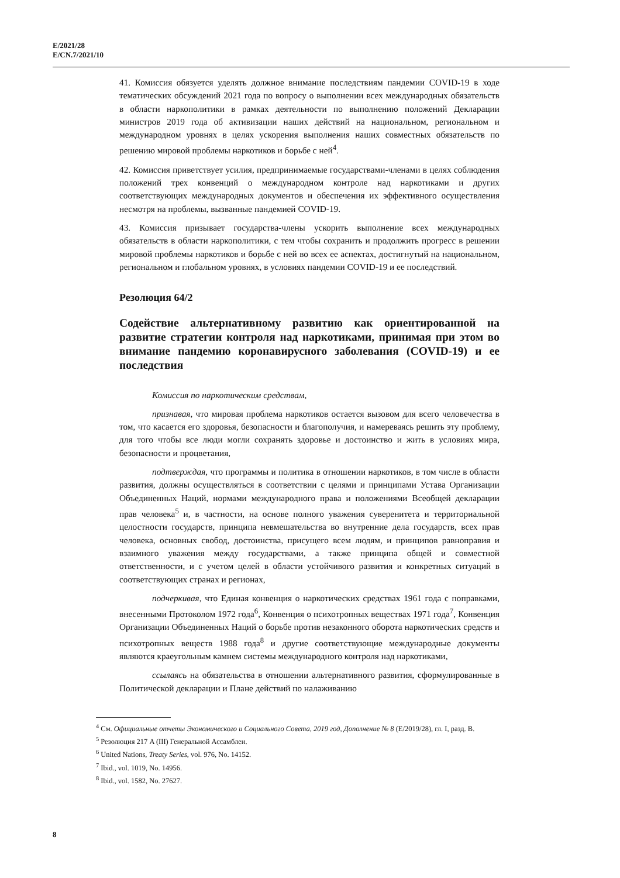E/2021/28
E/CN.7/2021/10
41. Комиссия обязуется уделять должное внимание последствиям пандемии COVID-19 в ходе тематических обсуждений 2021 года по вопросу о выполнении всех международных обязательств в области наркополитики в рамках деятельности по выполнению положений Декларации министров 2019 года об активизации наших действий на национальном, региональном и международном уровнях в целях ускорения выполнения наших совместных обязательств по решению мировой проблемы наркотиков и борьбе с ней<sup>4</sup>.
42. Комиссия приветствует усилия, предпринимаемые государствами-членами в целях соблюдения положений трех конвенций о международном контроле над наркотиками и других соответствующих международных документов и обеспечения их эффективного осуществления несмотря на проблемы, вызванные пандемией COVID-19.
43. Комиссия призывает государства-члены ускорить выполнение всех международных обязательств в области наркополитики, с тем чтобы сохранить и продолжить прогресс в решении мировой проблемы наркотиков и борьбе с ней во всех ее аспектах, достигнутый на национальном, региональном и глобальном уровнях, в условиях пандемии COVID-19 и ее последствий.
Резолюция 64/2
Содействие альтернативному развитию как ориентированной на развитие стратегии контроля над наркотиками, принимая при этом во внимание пандемию коронавирусного заболевания (COVID-19) и ее последствия
Комиссия по наркотическим средствам,
признавая, что мировая проблема наркотиков остается вызовом для всего человечества в том, что касается его здоровья, безопасности и благополучия, и намереваясь решить эту проблему, для того чтобы все люди могли сохранять здоровье и достоинство и жить в условиях мира, безопасности и процветания,
подтверждая, что программы и политика в отношении наркотиков, в том числе в области развития, должны осуществляться в соответствии с целями и принципами Устава Организации Объединенных Наций, нормами международного права и положениями Всеобщей декларации прав человека<sup>5</sup> и, в частности, на основе полного уважения суверенитета и территориальной целостности государств, принципа невмешательства во внутренние дела государств, всех прав человека, основных свобод, достоинства, присущего всем людям, и принципов равноправия и взаимного уважения между государствами, а также принципа общей и совместной ответственности, и с учетом целей в области устойчивого развития и конкретных ситуаций в соответствующих странах и регионах,
подчеркивая, что Единая конвенция о наркотических средствах 1961 года с поправками, внесенными Протоколом 1972 года<sup>6</sup>, Конвенция о психотропных веществах 1971 года<sup>7</sup>, Конвенция Организации Объединенных Наций о борьбе против незаконного оборота наркотических средств и психотропных веществ 1988 года<sup>8</sup> и другие соответствующие международные документы являются краеугольным камнем системы международного контроля над наркотиками,
ссылаясь на обязательства в отношении альтернативного развития, сформулированные в Политической декларации и Плане действий по налаживанию
<sup>4</sup> См. Официальные отчеты Экономического и Социального Совета, 2019 год, Дополнение № 8 (E/2019/28), гл. I, разд. B.
<sup>5</sup> Резолюция 217 A (III) Генеральной Ассамблеи.
<sup>6</sup> United Nations, Treaty Series, vol. 976, No. 14152.
<sup>7</sup> Ibid., vol. 1019, No. 14956.
<sup>8</sup> Ibid., vol. 1582, No. 27627.
8